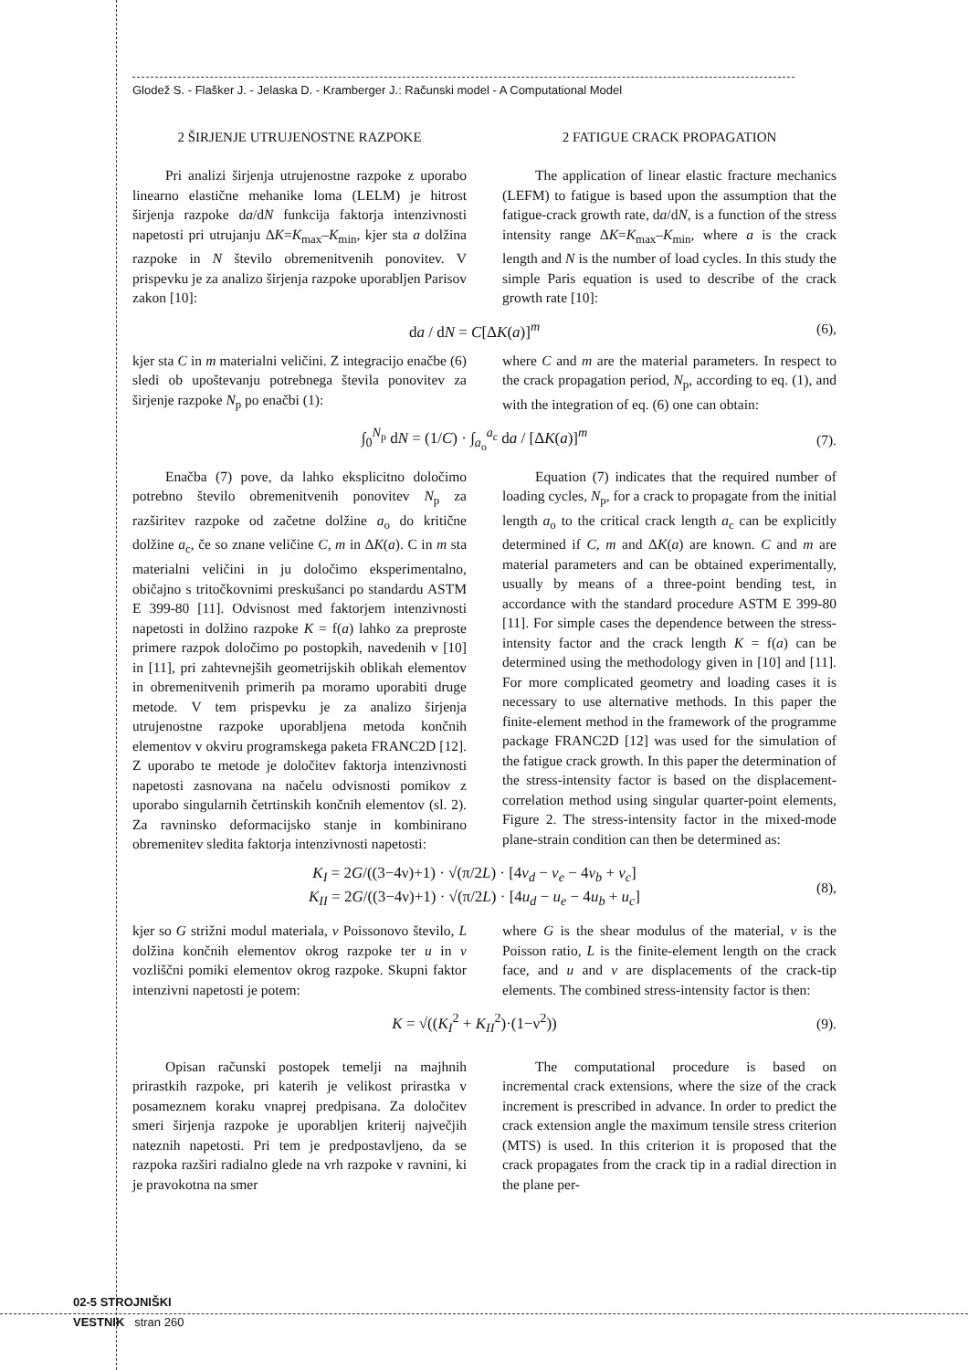Glodež S. - Flašker J. - Jelaska D. - Kramberger J.: Računski model - A Computational Model
2 ŠIRJENJE UTRUJENOSTNE RAZPOKE
Pri analizi širjenja utrujenostne razpoke z uporabo linearno elastične mehanike loma (LELM) je hitrost širjenja razpoke da/dN funkcija faktorja intenzivnosti napetosti pri utrujanju ΔK=K<sub>max</sub>–K<sub>min</sub>, kjer sta a dolžina razpoke in N število obremenitvenih ponovitev. V prispevku je za analizo širjenja razpoke uporabljen Parisov zakon [10]:
2 FATIGUE CRACK PROPAGATION
The application of linear elastic fracture mechanics (LEFM) to fatigue is based upon the assumption that the fatigue-crack growth rate, da/dN, is a function of the stress intensity range ΔK=K<sub>max</sub>–K<sub>min</sub>, where a is the crack length and N is the number of load cycles. In this study the simple Paris equation is used to describe of the crack growth rate [10]:
da / dN = C[ΔK(a)]<sup>m</sup> (6),
kjer sta C in m materialni veličini. Z integracijo enačbe (6) sledi ob upoštevanju potrebnega števila ponovitev za širjenje razpoke N<sub>p</sub> po enačbi (1):
where C and m are the material parameters. In respect to the crack propagation period, N<sub>p</sub>, according to eq. (1), and with the integration of eq. (6) one can obtain:
∫<sub>0</sub><sup>N<sub>p</sub></sup> dN = (1/C) · ∫<sub>a<sub>o</sub></sub><sup>a<sub>c</sub></sup> da / [ΔK(a)]<sup>m</sup> (7).
Enačba (7) pove, da lahko eksplicitno določimo potrebno število obremenitvenih ponovitev N<sub>p</sub> za razširitev razpoke od začetne dolžine a<sub>o</sub> do kritične dolžine a<sub>c</sub>, če so znane veličine C, m in ΔK(a). C in m sta materialni veličini in ju določimo eksperimentalno, običajno s tritočkovnimi preskušanci po standardu ASTM E 399-80 [11]. Odvisnost med faktorjem intenzivnosti napetosti in dolžino razpoke K = f(a) lahko za preproste primere razpok določimo po postopkih, navedenih v [10] in [11], pri zahtevnejših geometrijskih oblikah elementov in obremenitvenih primerih pa moramo uporabiti druge metode. V tem prispevku je za analizo širjenja utrujenostne razpoke uporabljena metoda končnih elementov v okviru programskega paketa FRANC2D [12]. Z uporabo te metode je določitev faktorja intenzivnosti napetosti zasnovana na načelu odvisnosti pomikov z uporabo singularnih četrtinskih končnih elementov (sl. 2). Za ravninsko deformacijsko stanje in kombinirano obremenitev sledita faktorja intenzivnosti napetosti:
Equation (7) indicates that the required number of loading cycles, N<sub>p</sub>, for a crack to propagate from the initial length a<sub>o</sub> to the critical crack length a<sub>c</sub> can be explicitly determined if C, m and ΔK(a) are known. C and m are material parameters and can be obtained experimentally, usually by means of a three-point bending test, in accordance with the standard procedure ASTM E 399-80 [11]. For simple cases the dependence between the stress-intensity factor and the crack length K = f(a) can be determined using the methodology given in [10] and [11]. For more complicated geometry and loading cases it is necessary to use alternative methods. In this paper the finite-element method in the framework of the programme package FRANC2D [12] was used for the simulation of the fatigue crack growth. In this paper the determination of the stress-intensity factor is based on the displacement-correlation method using singular quarter-point elements, Figure 2. The stress-intensity factor in the mixed-mode plane-strain condition can then be determined as:
K<sub>I</sub> = 2G/((3−4ν)+1) · √(π/2L) · [4v<sub>d</sub> − v<sub>e</sub> − 4v<sub>b</sub> + v<sub>c</sub>]
K<sub>II</sub> = 2G/((3−4ν)+1) · √(π/2L) · [4u<sub>d</sub> − u<sub>e</sub> − 4u<sub>b</sub> + u<sub>c</sub>] (8),
kjer so G strižni modul materiala, ν Poissonovo število, L dolžina končnih elementov okrog razpoke ter u in v vozliščni pomiki elementov okrog razpoke. Skupni faktor intenzivni napetosti je potem:
where G is the shear modulus of the material, ν is the Poisson ratio, L is the finite-element length on the crack face, and u and v are displacements of the crack-tip elements. The combined stress-intensity factor is then:
K = √((K<sub>I</sub><sup>2</sup> + K<sub>II</sub><sup>2</sup>)·(1−ν<sup>2</sup>)) (9).
Opisan računski postopek temelji na majhnih prirastkih razpoke, pri katerih je velikost prirastka v posameznem koraku vnaprej predpisana. Za določitev smeri širjenja razpoke je uporabljen kriterij največjih nateznih napetosti. Pri tem je predpostavljeno, da se razpoka razširi radialno glede na vrh razpoke v ravnini, ki je pravokotna na smer
The computational procedure is based on incremental crack extensions, where the size of the crack increment is prescribed in advance. In order to predict the crack extension angle the maximum tensile stress criterion (MTS) is used. In this criterion it is proposed that the crack propagates from the crack tip in a radial direction in the plane per-
02-5 STROJNIŠKI
VESTNIK stran 260